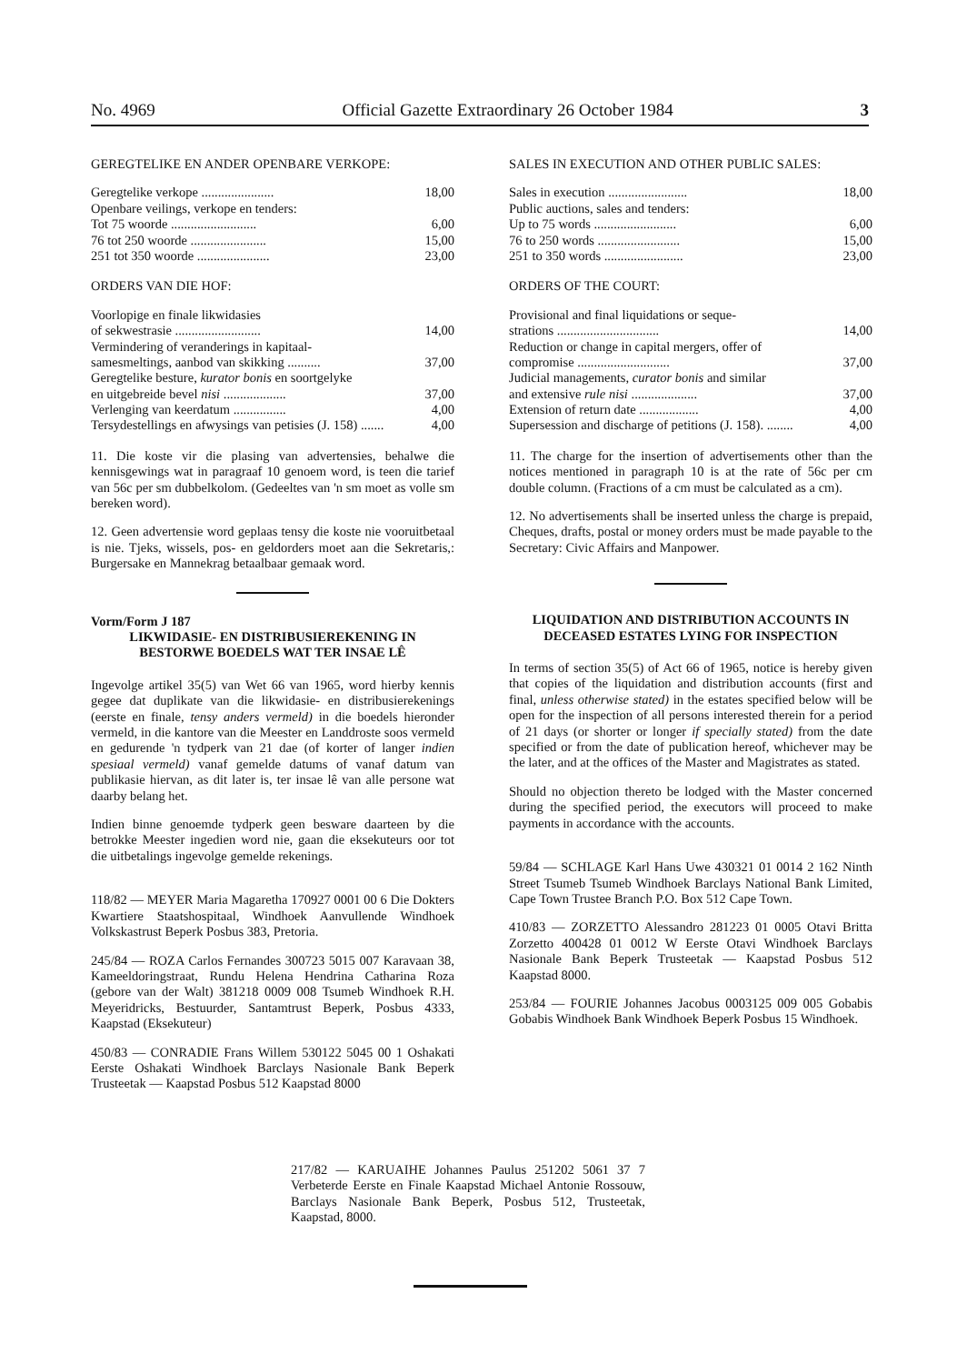No. 4969 Official Gazette Extraordinary 26 October 1984 3
GEREGTELIKE EN ANDER OPENBARE VERKOPE:
| Geregtelike verkope ...................... | 18,00 |
| Openbare veilings, verkope en tenders: | |
| Tot 75 woorde .......................... | 6,00 |
| 76 tot 250 woorde ....................... | 15,00 |
| 251 tot 350 woorde ...................... | 23,00 |
ORDERS VAN DIE HOF:
| Voorlopige en finale likwidasies of sekwestrasie .......................... | 14,00 |
| Vermindering of veranderings in kapitaal- samesmeltings, aanbod van skikking .......... | 37,00 |
| Geregtelike besture, kurator bonis en soortgelyke en uitgebreide bevel nisi ................... | 37,00 |
| Verlenging van keerdatum ................ | 4,00 |
| Tersydestellings en afwysings van petisies (J. 158) ....... | 4,00 |
11. Die koste vir die plasing van advertensies, behalwe die kennisgewings wat in paragraaf 10 genoem word, is teen die tarief van 56c per sm dubbelkolom. (Gedeeltes van 'n sm moet as volle sm bereken word).
12. Geen advertensie word geplaas tensy die koste nie vooruitbetaal is nie. Tjeks, wissels, pos- en geldorders moet aan die Sekretaris,: Burgersake en Mannekrag betaalbaar gemaak word.
Vorm/Form J 187
LIKWIDASIE- EN DISTRIBUSIEREKENING IN BESTORWE BOEDELS WAT TER INSAE LÊ
Ingevolge artikel 35(5) van Wet 66 van 1965, word hierby kennis gegee dat duplikate van die likwidasie- en distribusierekenings (eerste en finale, tensy anders vermeld) in die boedels hieronder vermeld, in die kantore van die Meester en Landdroste soos vermeld en gedurende 'n tydperk van 21 dae (of korter of langer indien spesiaal vermeld) vanaf gemelde datums of vanaf datum van publikasie hiervan, as dit later is, ter insae lê van alle persone wat daarby belang het.
Indien binne genoemde tydperk geen besware daarteen by die betrokke Meester ingedien word nie, gaan die eksekuteurs oor tot die uitbetalings ingevolge gemelde rekenings.
118/82 — MEYER Maria Magaretha 170927 0001 00 6 Die Dokters Kwartiere Staatshospitaal, Windhoek Aanvullende Windhoek Volkskastrust Beperk Posbus 383, Pretoria.
245/84 — ROZA Carlos Fernandes 300723 5015 007 Karavaan 38, Kameeldoringstraat, Rundu Helena Hendrina Catharina Roza (gebore van der Walt) 381218 0009 008 Tsumeb Windhoek R.H. Meyeridricks, Bestuurder, Santamtrust Beperk, Posbus 4333, Kaapstad (Eksekuteur)
450/83 — CONRADIE Frans Willem 530122 5045 00 1 Oshakati Eerste Oshakati Windhoek Barclays Nasionale Bank Beperk Trusteetak — Kaapstad Posbus 512 Kaapstad 8000
SALES IN EXECUTION AND OTHER PUBLIC SALES:
| Sales in execution ........................ | 18,00 |
| Public auctions, sales and tenders: | |
| Up to 75 words ......................... | 6,00 |
| 76 to 250 words ......................... | 15,00 |
| 251 to 350 words ........................ | 23,00 |
ORDERS OF THE COURT:
| Provisional and final liquidations or seque- strations ............................... | 14,00 |
| Reduction or change in capital mergers, offer of compromise ............................ | 37,00 |
| Judicial managements, curator bonis and similar and extensive rule nisi .................... | 37,00 |
| Extension of return date .................. | 4,00 |
| Supersession and discharge of petitions (J. 158). ........ | 4,00 |
11. The charge for the insertion of advertisements other than the notices mentioned in paragraph 10 is at the rate of 56c per cm double column. (Fractions of a cm must be calculated as a cm).
12. No advertisements shall be inserted unless the charge is prepaid, Cheques, drafts, postal or money orders must be made payable to the Secretary: Civic Affairs and Manpower.
LIQUIDATION AND DISTRIBUTION ACCOUNTS IN DECEASED ESTATES LYING FOR INSPECTION
In terms of section 35(5) of Act 66 of 1965, notice is hereby given that copies of the liquidation and distribution accounts (first and final, unless otherwise stated) in the estates specified below will be open for the inspection of all persons interested therein for a period of 21 days (or shorter or longer if specially stated) from the date specified or from the date of publication hereof, whichever may be the later, and at the offices of the Master and Magistrates as stated.
Should no objection thereto be lodged with the Master concerned during the specified period, the executors will proceed to make payments in accordance with the accounts.
59/84 — SCHLAGE Karl Hans Uwe 430321 01 0014 2 162 Ninth Street Tsumeb Tsumeb Windhoek Barclays National Bank Limited, Cape Town Trustee Branch P.O. Box 512 Cape Town.
410/83 — ZORZETTO Alessandro 281223 01 0005 Otavi Britta Zorzetto 400428 01 0012 W Eerste Otavi Windhoek Barclays Nasionale Bank Beperk Trusteetak — Kaapstad Posbus 512 Kaapstad 8000.
253/84 — FOURIE Johannes Jacobus 0003125 009 005 Gobabis Gobabis Windhoek Bank Windhoek Beperk Posbus 15 Windhoek.
217/82 — KARUAIHE Johannes Paulus 251202 5061 37 7 Verbeterde Eerste en Finale Kaapstad Michael Antonie Rossouw, Barclays Nasionale Bank Beperk, Posbus 512, Trusteetak, Kaapstad, 8000.